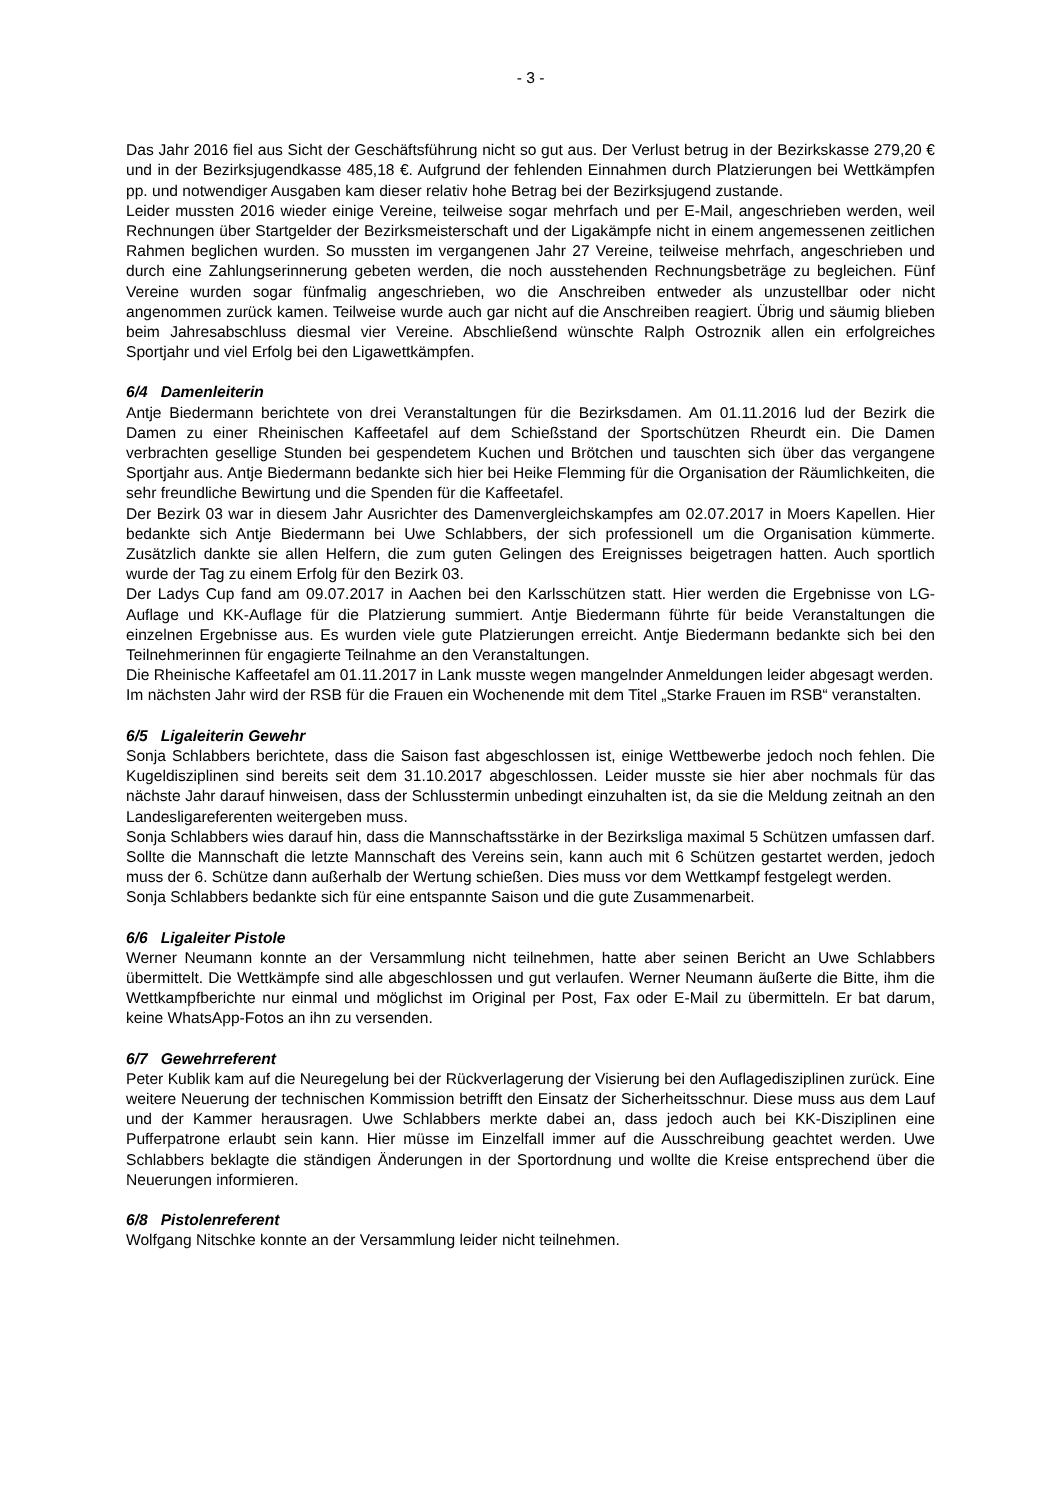- 3 -
Das Jahr 2016 fiel aus Sicht der Geschäftsführung nicht so gut aus. Der Verlust betrug in der Bezirkskasse 279,20 € und in der Bezirksjugendkasse 485,18 €. Aufgrund der fehlenden Einnahmen durch Platzierungen bei Wettkämpfen pp. und notwendiger Ausgaben kam dieser relativ hohe Betrag bei der Bezirksjugend zustande.
Leider mussten 2016 wieder einige Vereine, teilweise sogar mehrfach und per E-Mail, angeschrieben werden, weil Rechnungen über Startgelder der Bezirksmeisterschaft und der Ligakämpfe nicht in einem angemessenen zeitlichen Rahmen beglichen wurden. So mussten im vergangenen Jahr 27 Vereine, teilweise mehrfach, angeschrieben und durch eine Zahlungserinnerung gebeten werden, die noch ausstehenden Rechnungsbeträge zu begleichen. Fünf Vereine wurden sogar fünfmalig angeschrieben, wo die Anschreiben entweder als unzustellbar oder nicht angenommen zurück kamen. Teilweise wurde auch gar nicht auf die Anschreiben reagiert. Übrig und säumig blieben beim Jahresabschluss diesmal vier Vereine. Abschließend wünschte Ralph Ostroznik allen ein erfolgreiches Sportjahr und viel Erfolg bei den Ligawettkämpfen.
6/4 Damenleiterin
Antje Biedermann berichtete von drei Veranstaltungen für die Bezirksdamen. Am 01.11.2016 lud der Bezirk die Damen zu einer Rheinischen Kaffeetafel auf dem Schießstand der Sportschützen Rheurdt ein. Die Damen verbrachten gesellige Stunden bei gespendetem Kuchen und Brötchen und tauschten sich über das vergangene Sportjahr aus. Antje Biedermann bedankte sich hier bei Heike Flemming für die Organisation der Räumlichkeiten, die sehr freundliche Bewirtung und die Spenden für die Kaffeetafel.
Der Bezirk 03 war in diesem Jahr Ausrichter des Damenvergleichskampfes am 02.07.2017 in Moers Kapellen. Hier bedankte sich Antje Biedermann bei Uwe Schlabbers, der sich professionell um die Organisation kümmerte. Zusätzlich dankte sie allen Helfern, die zum guten Gelingen des Ereignisses beigetragen hatten. Auch sportlich wurde der Tag zu einem Erfolg für den Bezirk 03.
Der Ladys Cup fand am 09.07.2017 in Aachen bei den Karlsschützen statt. Hier werden die Ergebnisse von LG-Auflage und KK-Auflage für die Platzierung summiert. Antje Biedermann führte für beide Veranstaltungen die einzelnen Ergebnisse aus. Es wurden viele gute Platzierungen erreicht. Antje Biedermann bedankte sich bei den Teilnehmerinnen für engagierte Teilnahme an den Veranstaltungen.
Die Rheinische Kaffeetafel am 01.11.2017 in Lank musste wegen mangelnder Anmeldungen leider abgesagt werden.
Im nächsten Jahr wird der RSB für die Frauen ein Wochenende mit dem Titel „Starke Frauen im RSB“ veranstalten.
6/5 Ligaleiterin Gewehr
Sonja Schlabbers berichtete, dass die Saison fast abgeschlossen ist, einige Wettbewerbe jedoch noch fehlen. Die Kugeldisziplinen sind bereits seit dem 31.10.2017 abgeschlossen. Leider musste sie hier aber nochmals für das nächste Jahr darauf hinweisen, dass der Schlusstermin unbedingt einzuhalten ist, da sie die Meldung zeitnah an den Landesligareferenten weitergeben muss.
Sonja Schlabbers wies darauf hin, dass die Mannschaftsstärke in der Bezirksliga maximal 5 Schützen umfassen darf. Sollte die Mannschaft die letzte Mannschaft des Vereins sein, kann auch mit 6 Schützen gestartet werden, jedoch muss der 6. Schütze dann außerhalb der Wertung schießen. Dies muss vor dem Wettkampf festgelegt werden.
Sonja Schlabbers bedankte sich für eine entspannte Saison und die gute Zusammenarbeit.
6/6 Ligaleiter Pistole
Werner Neumann konnte an der Versammlung nicht teilnehmen, hatte aber seinen Bericht an Uwe Schlabbers übermittelt. Die Wettkämpfe sind alle abgeschlossen und gut verlaufen. Werner Neumann äußerte die Bitte, ihm die Wettkampfberichte nur einmal und möglichst im Original per Post, Fax oder E-Mail zu übermitteln. Er bat darum, keine WhatsApp-Fotos an ihn zu versenden.
6/7 Gewehrreferent
Peter Kublik kam auf die Neuregelung bei der Rückverlagerung der Visierung bei den Auflagedisziplinen zurück. Eine weitere Neuerung der technischen Kommission betrifft den Einsatz der Sicherheitsschnur. Diese muss aus dem Lauf und der Kammer herausragen. Uwe Schlabbers merkte dabei an, dass jedoch auch bei KK-Disziplinen eine Pufferpatrone erlaubt sein kann. Hier müsse im Einzelfall immer auf die Ausschreibung geachtet werden. Uwe Schlabbers beklagte die ständigen Änderungen in der Sportordnung und wollte die Kreise entsprechend über die Neuerungen informieren.
6/8 Pistolenreferent
Wolfgang Nitschke konnte an der Versammlung leider nicht teilnehmen.